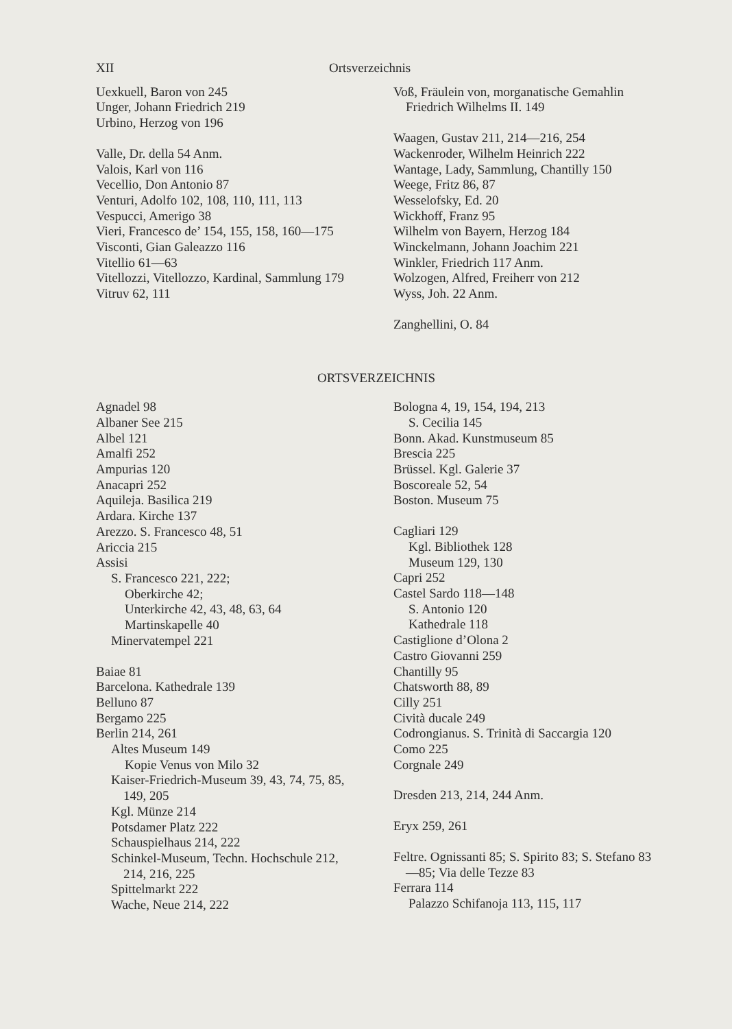XII Ortsverzeichnis
Uexkuell, Baron von 245
Unger, Johann Friedrich 219
Urbino, Herzog von 196
Valle, Dr. della 54 Anm.
Valois, Karl von 116
Vecellio, Don Antonio 87
Venturi, Adolfo 102, 108, 110, 111, 113
Vespucci, Amerigo 38
Vieri, Francesco de’ 154, 155, 158, 160—175
Visconti, Gian Galeazzo 116
Vitellio 61—63
Vitellozzi, Vitellozzo, Kardinal, Sammlung 179
Vitruv 62, 111
Voß, Fräulein von, morganatische Gemahlin Friedrich Wilhelms II. 149
Waagen, Gustav 211, 214—216, 254
Wackenroder, Wilhelm Heinrich 222
Wantage, Lady, Sammlung, Chantilly 150
Weege, Fritz 86, 87
Wesselofsky, Ed. 20
Wickhoff, Franz 95
Wilhelm von Bayern, Herzog 184
Winckelmann, Johann Joachim 221
Winkler, Friedrich 117 Anm.
Wolzogen, Alfred, Freiherr von 212
Wyss, Joh. 22 Anm.
Zanghellini, O. 84
ORTSVERZEICHNIS
Agnadel 98
Albaner See 215
Albel 121
Amalfi 252
Ampurias 120
Anacapri 252
Aquileja. Basilica 219
Ardara. Kirche 137
Arezzo. S. Francesco 48, 51
Ariccia 215
Assisi
S. Francesco 221, 222;
Oberkirche 42;
Unterkirche 42, 43, 48, 63, 64
Martinskapelle 40
Minervatempel 221
Baiae 81
Barcelona. Kathedrale 139
Belluno 87
Bergamo 225
Berlin 214, 261
Altes Museum 149
Kopie Venus von Milo 32
Kaiser-Friedrich-Museum 39, 43, 74, 75, 85, 149, 205
Kgl. Münze 214
Potsdamer Platz 222
Schauspielhaus 214, 222
Schinkel-Museum, Techn. Hochschule 212, 214, 216, 225
Spittelmarkt 222
Wache, Neue 214, 222
Bologna 4, 19, 154, 194, 213
S. Cecilia 145
Bonn. Akad. Kunstmuseum 85
Brescia 225
Brüssel. Kgl. Galerie 37
Boscoreale 52, 54
Boston. Museum 75
Cagliari 129
Kgl. Bibliothek 128
Museum 129, 130
Capri 252
Castel Sardo 118—148
S. Antonio 120
Kathedrale 118
Castiglione d’Olona 2
Castro Giovanni 259
Chantilly 95
Chatsworth 88, 89
Cilly 251
Cività ducale 249
Codrongianus. S. Trinità di Saccargia 120
Como 225
Corgnale 249
Dresden 213, 214, 244 Anm.
Eryx 259, 261
Feltre. Ognissanti 85; S. Spirito 83; S. Stefano 83—85; Via delle Tezze 83
Ferrara 114
Palazzo Schifanoja 113, 115, 117